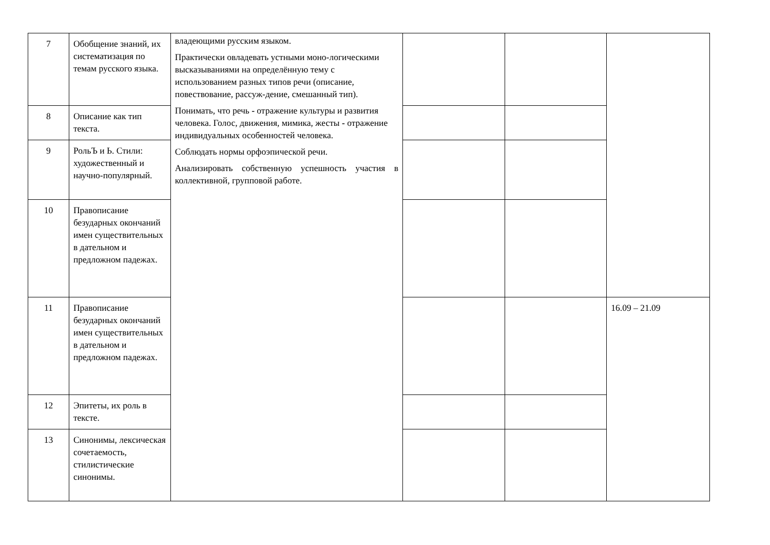| 7 | Обобщение знаний, их систематизация по темам русского языка. | владеющими русским языком. Практически овладевать устными моно-логическими высказываниями на определённую тему с использованием разных типов речи (описание, повествование, рассуж-дение, смешанный тип). Понимать, что речь - отражение культуры и развития человека. Голос, движения, мимика, жесты - отражение индивидуальных особенностей человека. Соблюдать нормы орфоэпической речи. Анализировать собственную успешность участия в коллективной, групповой работе. | | | |
| 8 | Описание как тип текста. | | | | |
| 9 | РольЪ и Ь. Стили: художественный и научно-популярный. | | | | |
| 10 | Правописание безударных окончаний имен существительных в дательном и предложном падежах. | | | | |
| 11 | Правописание безударных окончаний имен существительных в дательном и предложном падежах. | | | | 16.09 – 21.09 |
| 12 | Эпитеты, их роль в тексте. | | | | |
| 13 | Синонимы, лексическая сочетаемость, стилистические синонимы. | | | | |